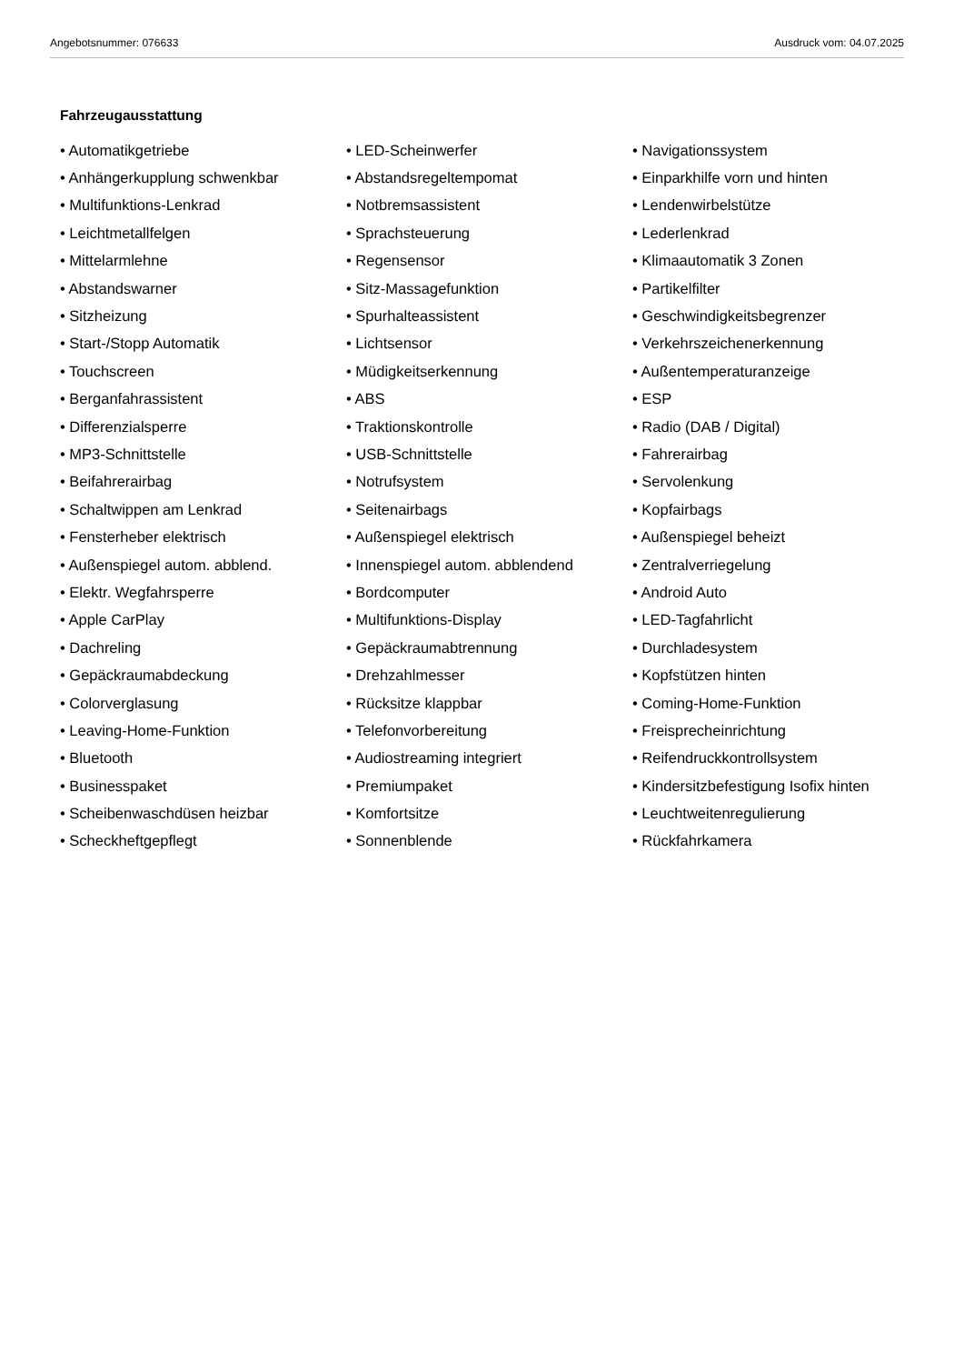Angebotsnummer: 076633 Ausdruck vom: 04.07.2025
Fahrzeugausstattung
| • Automatikgetriebe | • LED-Scheinwerfer | • Navigationssystem |
| • Anhängerkupplung schwenkbar | • Abstandsregeltempomat | • Einparkhilfe vorn und hinten |
| • Multifunktions-Lenkrad | • Notbremsassistent | • Lendenwirbelstütze |
| • Leichtmetallfelgen | • Sprachsteuerung | • Lederlenkrad |
| • Mittelarmlehne | • Regensensor | • Klimaautomatik 3 Zonen |
| • Abstandswarner | • Sitz-Massagefunktion | • Partikelfilter |
| • Sitzheizung | • Spurhalteassistent | • Geschwindigkeitsbegrenzer |
| • Start-/Stopp Automatik | • Lichtsensor | • Verkehrszeichenerkennung |
| • Touchscreen | • Müdigkeitserkennung | • Außentemperaturanzeige |
| • Berganfahrassistent | • ABS | • ESP |
| • Differenzialsperre | • Traktionskontrolle | • Radio (DAB / Digital) |
| • MP3-Schnittstelle | • USB-Schnittstelle | • Fahrerairbag |
| • Beifahrerairbag | • Notrufsystem | • Servolenkung |
| • Schaltwippen am Lenkrad | • Seitenairbags | • Kopfairbags |
| • Fensterheber elektrisch | • Außenspiegel elektrisch | • Außenspiegel beheizt |
| • Außenspiegel autom. abblend. | • Innenspiegel autom. abblendend | • Zentralverriegelung |
| • Elektr. Wegfahrsperre | • Bordcomputer | • Android Auto |
| • Apple CarPlay | • Multifunktions-Display | • LED-Tagfahrlicht |
| • Dachreling | • Gepäckraumabtrennung | • Durchladesystem |
| • Gepäckraumabdeckung | • Drehzahlmesser | • Kopfstützen hinten |
| • Colorverglasung | • Rücksitze klappbar | • Coming-Home-Funktion |
| • Leaving-Home-Funktion | • Telefonvorbereitung | • Freisprecheinrichtung |
| • Bluetooth | • Audiostreaming integriert | • Reifendruckkontrollsystem |
| • Businesspaket | • Premiumpaket | • Kindersitzbefestigung Isofix hinten |
| • Scheibenwaschdüsen heizbar | • Komfortsitze | • Leuchtweitenregulierung |
| • Scheckheftgepflegt | • Sonnenblende | • Rückfahrkamera |